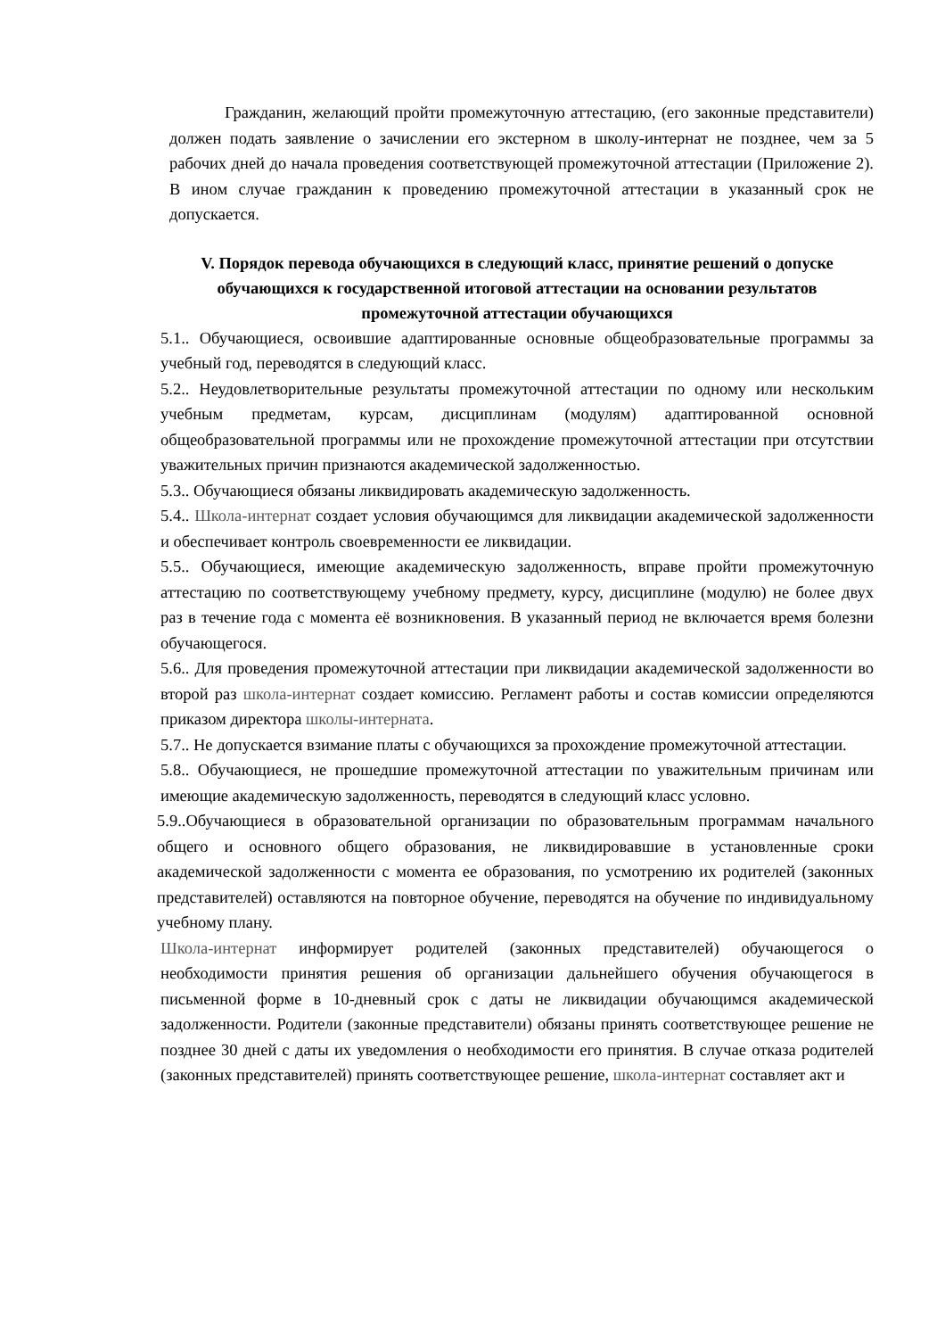Гражданин, желающий пройти промежуточную аттестацию, (его законные представители) должен подать заявление о зачислении его экстерном в школу-интернат не позднее, чем за 5 рабочих дней до начала проведения соответствующей промежуточной аттестации (Приложение 2). В ином случае гражданин к проведению промежуточной аттестации в указанный срок не допускается.
V. Порядок перевода обучающихся в следующий класс, принятие решений о допуске обучающихся к государственной итоговой аттестации на основании результатов промежуточной аттестации обучающихся
5.1.. Обучающиеся, освоившие адаптированные основные общеобразовательные программы за учебный год, переводятся в следующий класс.
5.2.. Неудовлетворительные результаты промежуточной аттестации по одному или нескольким учебным предметам, курсам, дисциплинам (модулям) адаптированной основной общеобразовательной программы или не прохождение промежуточной аттестации при отсутствии уважительных причин признаются академической задолженностью.
5.3.. Обучающиеся обязаны ликвидировать академическую задолженность.
5.4.. Школа-интернат создает условия обучающимся для ликвидации академической задолженности и обеспечивает контроль своевременности ее ликвидации.
5.5.. Обучающиеся, имеющие академическую задолженность, вправе пройти промежуточную аттестацию по соответствующему учебному предмету, курсу, дисциплине (модулю) не более двух раз в течение года с момента её возникновения. В указанный период не включается время болезни обучающегося.
5.6.. Для проведения промежуточной аттестации при ликвидации академической задолженности во второй раз школа-интернат создает комиссию. Регламент работы и состав комиссии определяются приказом директора школы-интерната.
5.7.. Не допускается взимание платы с обучающихся за прохождение промежуточной аттестации.
5.8.. Обучающиеся, не прошедшие промежуточной аттестации по уважительным причинам или имеющие академическую задолженность, переводятся в следующий класс условно.
5.9..Обучающиеся в образовательной организации по образовательным программам начального общего и основного общего образования, не ликвидировавшие в установленные сроки академической задолженности с момента ее образования, по усмотрению их родителей (законных представителей) оставляются на повторное обучение, переводятся на обучение по индивидуальному учебному плану.
Школа-интернат информирует родителей (законных представителей) обучающегося о необходимости принятия решения об организации дальнейшего обучения обучающегося в письменной форме в 10-дневный срок с даты не ликвидации обучающимся академической задолженности. Родители (законные представители) обязаны принять соответствующее решение не позднее 30 дней с даты их уведомления о необходимости его принятия. В случае отказа родителей (законных представителей) принять соответствующее решение, школа-интернат составляет акт и